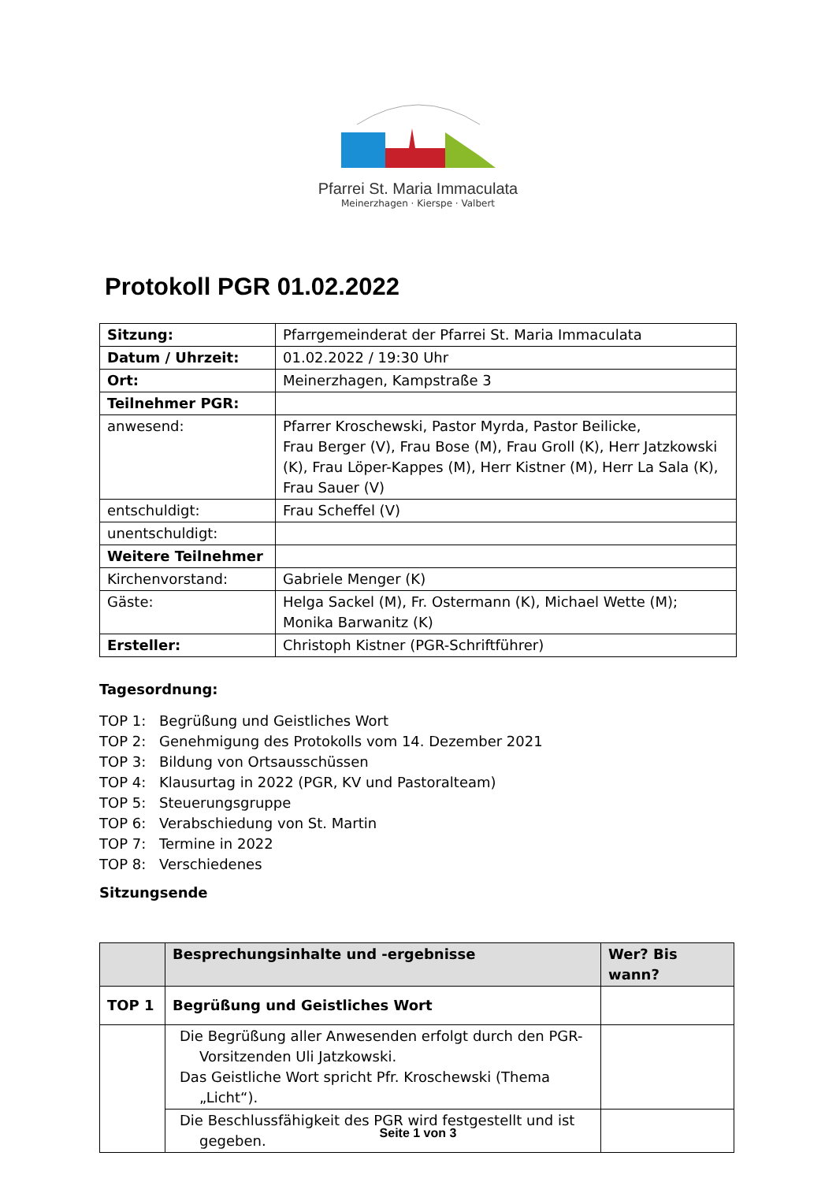Pfarrei St. Maria Immaculata
Meinerzhagen · Kierspe · Valbert
Protokoll PGR 01.02.2022
| Sitzung: | Pfarrgemeinderat der Pfarrei St. Maria Immaculata |
| Datum / Uhrzeit: | 01.02.2022 / 19:30 Uhr |
| Ort: | Meinerzhagen, Kampstraße 3 |
| Teilnehmer PGR: | |
| anwesend: | Pfarrer Kroschewski, Pastor Myrda, Pastor Beilicke, Frau Berger (V), Frau Bose (M), Frau Groll (K), Herr Jatzkowski (K), Frau Löper-Kappes (M), Herr Kistner (M), Herr La Sala (K), Frau Sauer (V) |
| entschuldigt: | Frau Scheffel (V) |
| unentschuldigt: | |
| Weitere Teilnehmer | |
| Kirchenvorstand: | Gabriele Menger (K) |
| Gäste: | Helga Sackel (M), Fr. Ostermann (K), Michael Wette (M); Monika Barwanitz (K) |
| Ersteller: | Christoph Kistner (PGR-Schriftführer) |
Tagesordnung:
TOP 1: Begrüßung und Geistliches Wort
TOP 2: Genehmigung des Protokolls vom 14. Dezember 2021
TOP 3: Bildung von Ortsausschüssen
TOP 4: Klausurtag in 2022 (PGR, KV und Pastoralteam)
TOP 5: Steuerungsgruppe
TOP 6: Verabschiedung von St. Martin
TOP 7: Termine in 2022
TOP 8: Verschiedenes
Sitzungsende
| | Besprechungsinhalte und -ergebnisse | Wer? Bis wann? |
| --- | --- | --- |
| TOP 1 | Begrüßung und Geistliches Wort | |
| | Die Begrüßung aller Anwesenden erfolgt durch den PGR-Vorsitzenden Uli Jatzkowski. Das Geistliche Wort spricht Pfr. Kroschewski (Thema „Licht“). | |
| | Die Beschlussfähigkeit des PGR wird festgestellt und ist gegeben. | |
Seite 1 von 3